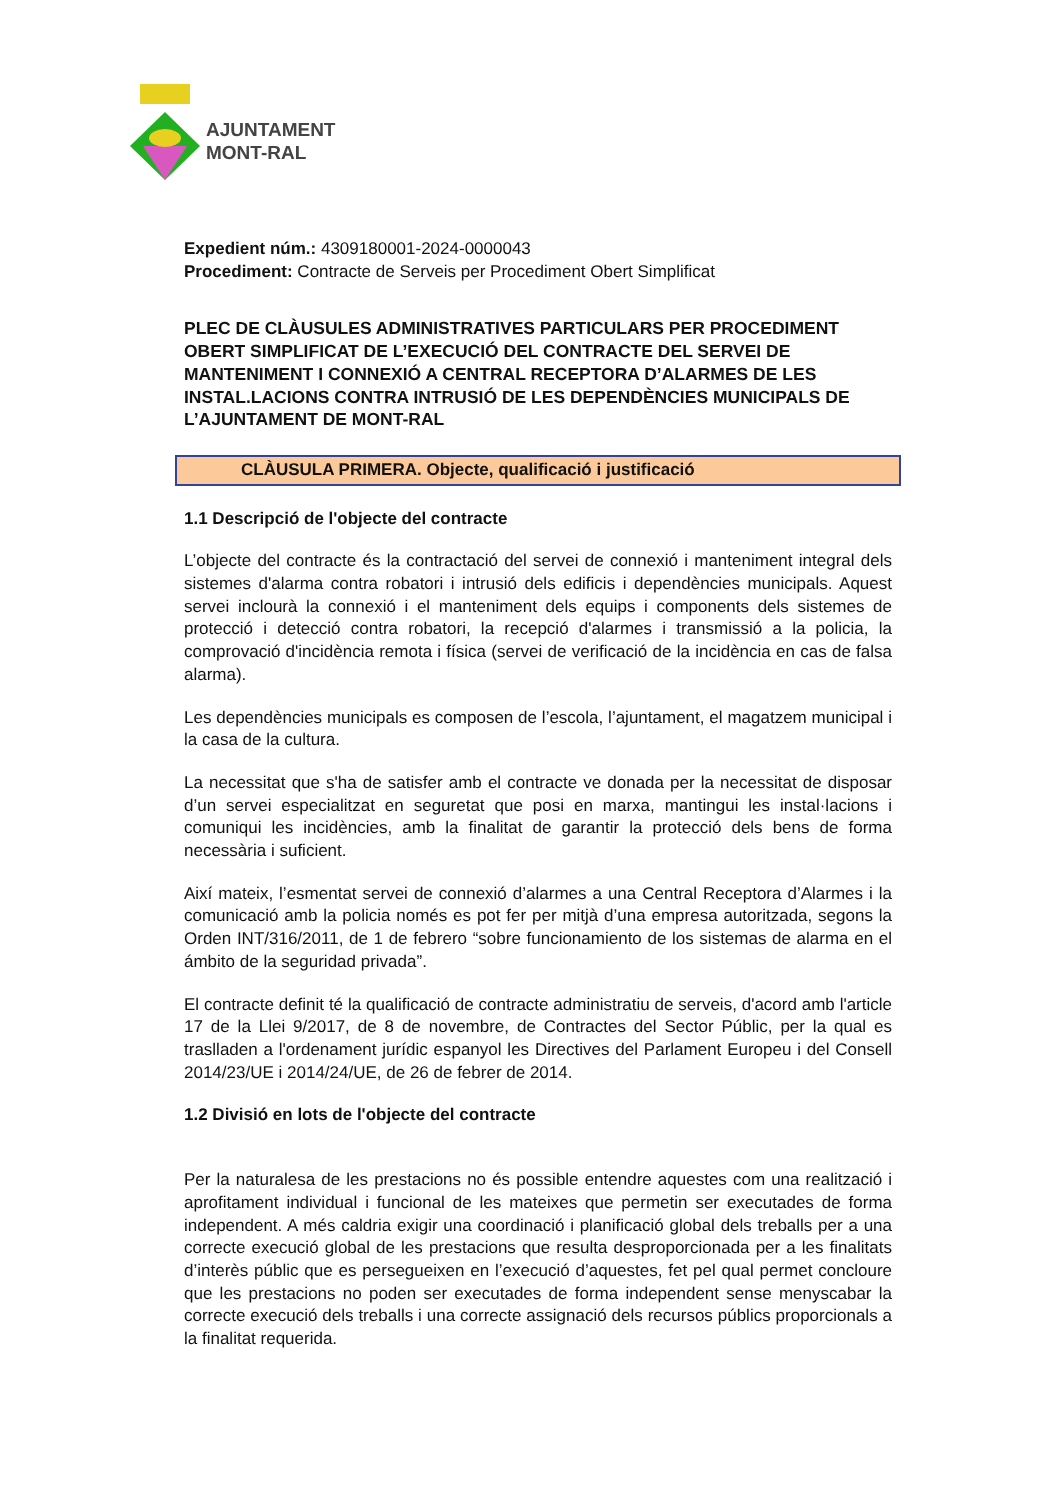AJUNTAMENT
MONT-RAL
Expedient núm.: 4309180001-2024-0000043
Procediment: Contracte de Serveis per Procediment Obert Simplificat
PLEC DE CLÀUSULES ADMINISTRATIVES PARTICULARS PER PROCEDIMENT OBERT SIMPLIFICAT DE L’EXECUCIÓ DEL CONTRACTE DEL SERVEI DE MANTENIMENT I CONNEXIÓ A CENTRAL RECEPTORA D’ALARMES DE LES INSTAL.LACIONS CONTRA INTRUSIÓ DE LES DEPENDÈNCIES MUNICIPALS DE L’AJUNTAMENT DE MONT-RAL
CLÀUSULA PRIMERA. Objecte, qualificació i justificació
1.1 Descripció de l'objecte del contracte
L’objecte del contracte és la contractació del servei de connexió i manteniment integral dels sistemes d'alarma contra robatori i intrusió dels edificis i dependències municipals. Aquest servei inclourà la connexió i el manteniment dels equips i components dels sistemes de protecció i detecció contra robatori, la recepció d'alarmes i transmissió a la policia, la comprovació d'incidència remota i física (servei de verificació de la incidència en cas de falsa alarma).
Les dependències municipals es composen de l’escola, l’ajuntament, el magatzem municipal i la casa de la cultura.
La necessitat que s'ha de satisfer amb el contracte ve donada per la necessitat de disposar d’un servei especialitzat en seguretat que posi en marxa, mantingui les instal·lacions i comuniqui les incidències, amb la finalitat de garantir la protecció dels bens de forma necessària i suficient.
Així mateix, l’esmentat servei de connexió d’alarmes a una Central Receptora d’Alarmes i la comunicació amb la policia només es pot fer per mitjà d’una empresa autoritzada, segons la Orden INT/316/2011, de 1 de febrero “sobre funcionamiento de los sistemas de alarma en el ámbito de la seguridad privada”.
El contracte definit té la qualificació de contracte administratiu de serveis, d'acord amb l'article 17 de la Llei 9/2017, de 8 de novembre, de Contractes del Sector Públic, per la qual es traslladen a l'ordenament jurídic espanyol les Directives del Parlament Europeu i del Consell 2014/23/UE i 2014/24/UE, de 26 de febrer de 2014.
1.2 Divisió en lots de l'objecte del contracte
Per la naturalesa de les prestacions no és possible entendre aquestes com una realització i aprofitament individual i funcional de les mateixes que permetin ser executades de forma independent. A més caldria exigir una coordinació i planificació global dels treballs per a una correcte execució global de les prestacions que resulta desproporcionada per a les finalitats d’interès públic que es persegueixen en l’execució d’aquestes, fet pel qual permet concloure que les prestacions no poden ser executades de forma independent sense menyscabar la correcte execució dels treballs i una correcte assignació dels recursos públics proporcionals a la finalitat requerida.